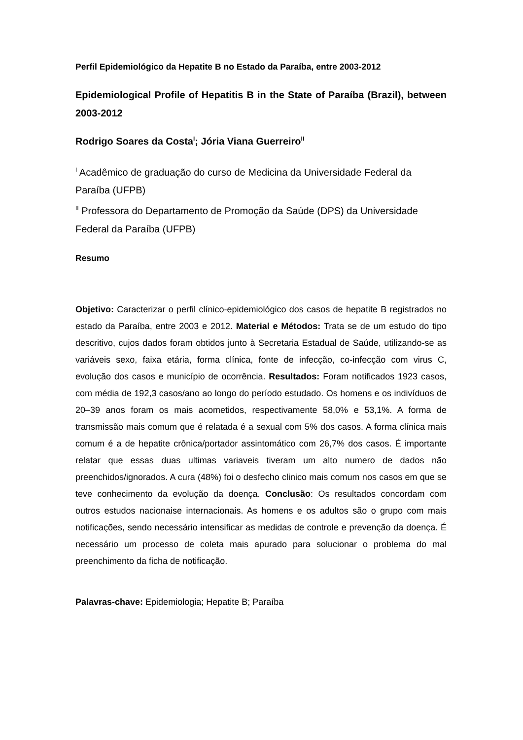Perfil Epidemiológico da Hepatite B no Estado da Paraíba, entre 2003-2012
Epidemiological Profile of Hepatitis B in the State of Paraíba (Brazil), between 2003-2012
Rodrigo Soares da Costa<sup>I</sup>; Jória Viana Guerreiro<sup>II</sup>
<sup>I</sup> Acadêmico de graduação do curso de Medicina da Universidade Federal da Paraíba (UFPB)
<sup>II</sup> Professora do Departamento de Promoção da Saúde (DPS) da Universidade Federal da Paraíba (UFPB)
Resumo
Objetivo: Caracterizar o perfil clínico-epidemiológico dos casos de hepatite B registrados no estado da Paraíba, entre 2003 e 2012. Material e Métodos: Trata se de um estudo do tipo descritivo, cujos dados foram obtidos junto à Secretaria Estadual de Saúde, utilizando-se as variáveis sexo, faixa etária, forma clínica, fonte de infecção, co-infecção com virus C, evolução dos casos e município de ocorrência. Resultados: Foram notificados 1923 casos, com média de 192,3 casos/ano ao longo do período estudado. Os homens e os indivíduos de 20–39 anos foram os mais acometidos, respectivamente 58,0% e 53,1%. A forma de transmissão mais comum que é relatada é a sexual com 5% dos casos. A forma clínica mais comum é a de hepatite crônica/portador assintomático com 26,7% dos casos. É importante relatar que essas duas ultimas variaveis tiveram um alto numero de dados não preenchidos/ignorados. A cura (48%) foi o desfecho clinico mais comum nos casos em que se teve conhecimento da evolução da doença. Conclusão: Os resultados concordam com outros estudos nacionaise internacionais. As homens e os adultos são o grupo com mais notificações, sendo necessário intensificar as medidas de controle e prevenção da doença. É necessário um processo de coleta mais apurado para solucionar o problema do mal preenchimento da ficha de notificação.
Palavras-chave: Epidemiologia; Hepatite B; Paraíba